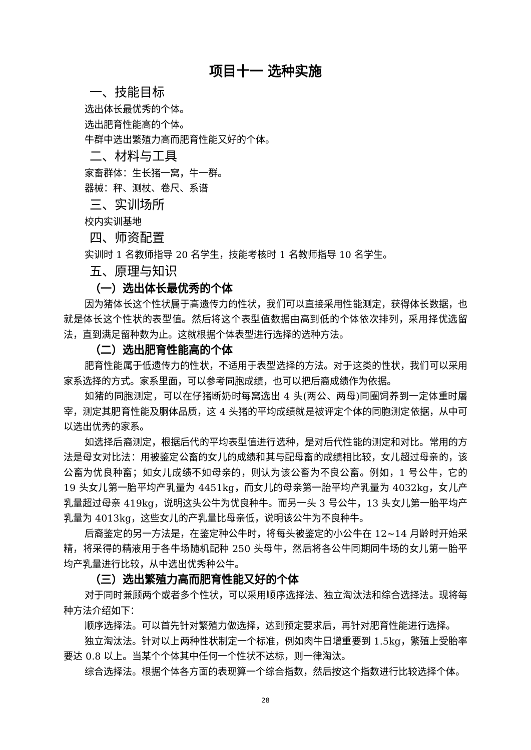项目十一 选种实施
一、技能目标
选出体长最优秀的个体。
选出肥育性能高的个体。
牛群中选出繁殖力高而肥育性能又好的个体。
二、材料与工具
家畜群体：生长猪一窝，牛一群。
器械：秤、测杖、卷尺、系谱
三、实训场所
校内实训基地
四、师资配置
实训时 1 名教师指导 20 名学生，技能考核时 1 名教师指导 10 名学生。
五、原理与知识
（一）选出体长最优秀的个体
因为猪体长这个性状属于高遗传力的性状，我们可以直接采用性能测定，获得体长数据，也就是体长这个性状的表型值。然后将这个表型值数据由高到低的个体依次排列，采用择优选留法，直到满足留种数为止。这就根据个体表型进行选择的选种方法。
（二）选出肥育性能高的个体
肥育性能属于低遗传力的性状，不适用于表型选择的方法。对于这类的性状，我们可以采用家系选择的方式。家系里面，可以参考同胞成绩，也可以把后裔成绩作为依据。
如猪的同胞测定，可以在仔猪断奶时每窝选出 4 头(两公、两母)同圈饲养到一定体重时屠宰，测定其肥育性能及胴体品质，这 4 头猪的平均成绩就是被评定个体的同胞测定依据，从中可以选出优秀的家系。
如选择后裔测定，根据后代的平均表型值进行选种，是对后代性能的测定和对比。常用的方法是母女对比法：用被鉴定公畜的女儿的成绩和其与配母畜的成绩相比较，女儿超过母亲的，该公畜为优良种畜；如女儿成绩不如母亲的，则认为该公畜为不良公畜。例如，1 号公牛，它的 19 头女儿第一胎平均产乳量为 4451kg，而女儿的母亲第一胎平均产乳量为 4032kg，女儿产乳量超过母亲 419kg，说明这头公牛为优良种牛。而另一头 3 号公牛，13 头女儿第一胎平均产乳量为 4013kg，这些女儿的产乳量比母亲低，说明该公牛为不良种牛。
后裔鉴定的另一方法是，在鉴定种公牛时，将每头被鉴定的小公牛在 12~14 月龄时开始采精，将采得的精液用于各牛场随机配种 250 头母牛，然后将各公牛同期同牛场的女儿第一胎平均产乳量进行比较，从中选出优秀种公牛。
（三）选出繁殖力高而肥育性能又好的个体
对于同时兼顾两个或者多个性状，可以采用顺序选择法、独立淘汰法和综合选择法。现将每种方法介绍如下：
顺序选择法。可以首先针对繁殖力做选择，达到预定要求后，再针对肥育性能进行选择。
独立淘汰法。针对以上两种性状制定一个标准，例如肉牛日增重要到 1.5kg，繁殖上受胎率要达 0.8 以上。当某个个体其中任何一个性状不达标，则一律淘汰。
综合选择法。根据个体各方面的表现算一个综合指数，然后按这个指数进行比较选择个体。
28